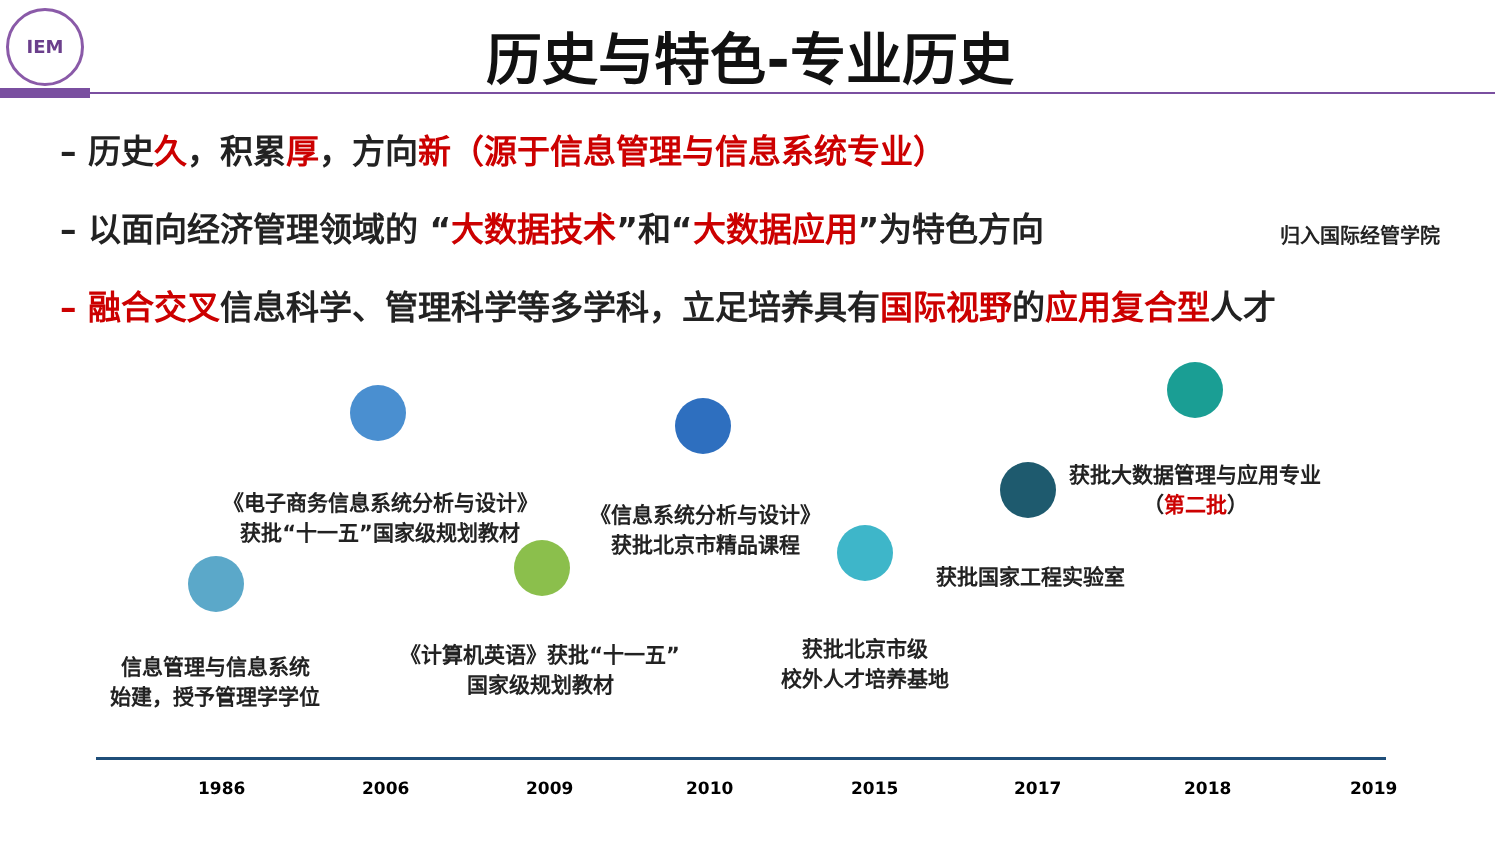IEM
历史与特色-专业历史
– 历史久，积累厚，方向新（源于信息管理与信息系统专业）
– 以面向经济管理领域的 “大数据技术”和“大数据应用”为特色方向
– 融合交叉信息科学、管理科学等多学科，立足培养具有国际视野的应用复合型人才
归入国际经管学院
信息管理与信息系统
始建，授予管理学学位
《电子商务信息系统分析与设计》
获批“十一五”国家级规划教材
《计算机英语》获批“十一五”
国家级规划教材
《信息系统分析与设计》
获批北京市精品课程
获批北京市级
校外人才培养基地
获批国家工程实验室
获批大数据管理与应用专业
（第二批）
1986 2006 2009 2010 2015 2017 2018 2019